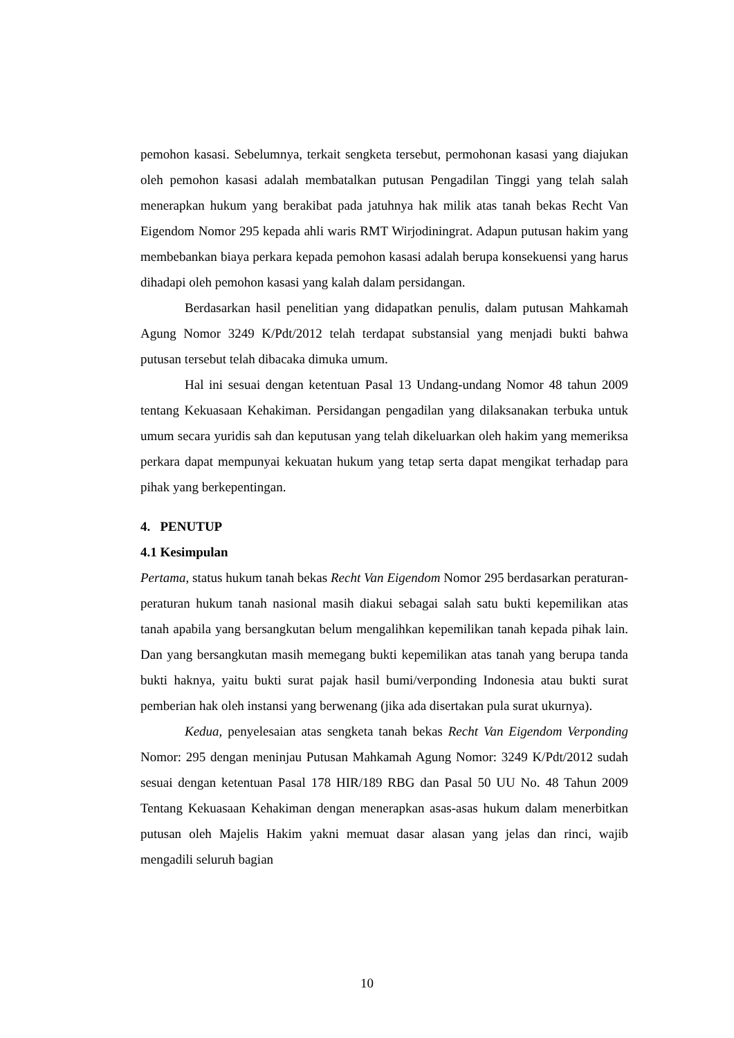pemohon kasasi. Sebelumnya, terkait sengketa tersebut, permohonan kasasi yang diajukan oleh pemohon kasasi adalah membatalkan putusan Pengadilan Tinggi yang telah salah menerapkan hukum yang berakibat pada jatuhnya hak milik atas tanah bekas Recht Van Eigendom Nomor 295 kepada ahli waris RMT Wirjodiningrat. Adapun putusan hakim yang membebankan biaya perkara kepada pemohon kasasi adalah berupa konsekuensi yang harus dihadapi oleh pemohon kasasi yang kalah dalam persidangan.
Berdasarkan hasil penelitian yang didapatkan penulis, dalam putusan Mahkamah Agung Nomor 3249 K/Pdt/2012 telah terdapat substansial yang menjadi bukti bahwa putusan tersebut telah dibacaka dimuka umum.
Hal ini sesuai dengan ketentuan Pasal 13 Undang-undang Nomor 48 tahun 2009 tentang Kekuasaan Kehakiman. Persidangan pengadilan yang dilaksanakan terbuka untuk umum secara yuridis sah dan keputusan yang telah dikeluarkan oleh hakim yang memeriksa perkara dapat mempunyai kekuatan hukum yang tetap serta dapat mengikat terhadap para pihak yang berkepentingan.
4. PENUTUP
4.1 Kesimpulan
Pertama, status hukum tanah bekas Recht Van Eigendom Nomor 295 berdasarkan peraturan-peraturan hukum tanah nasional masih diakui sebagai salah satu bukti kepemilikan atas tanah apabila yang bersangkutan belum mengalihkan kepemilikan tanah kepada pihak lain. Dan yang bersangkutan masih memegang bukti kepemilikan atas tanah yang berupa tanda bukti haknya, yaitu bukti surat pajak hasil bumi/verponding Indonesia atau bukti surat pemberian hak oleh instansi yang berwenang (jika ada disertakan pula surat ukurnya).
Kedua, penyelesaian atas sengketa tanah bekas Recht Van Eigendom Verponding Nomor: 295 dengan meninjau Putusan Mahkamah Agung Nomor: 3249 K/Pdt/2012 sudah sesuai dengan ketentuan Pasal 178 HIR/189 RBG dan Pasal 50 UU No. 48 Tahun 2009 Tentang Kekuasaan Kehakiman dengan menerapkan asas-asas hukum dalam menerbitkan putusan oleh Majelis Hakim yakni memuat dasar alasan yang jelas dan rinci, wajib mengadili seluruh bagian
10